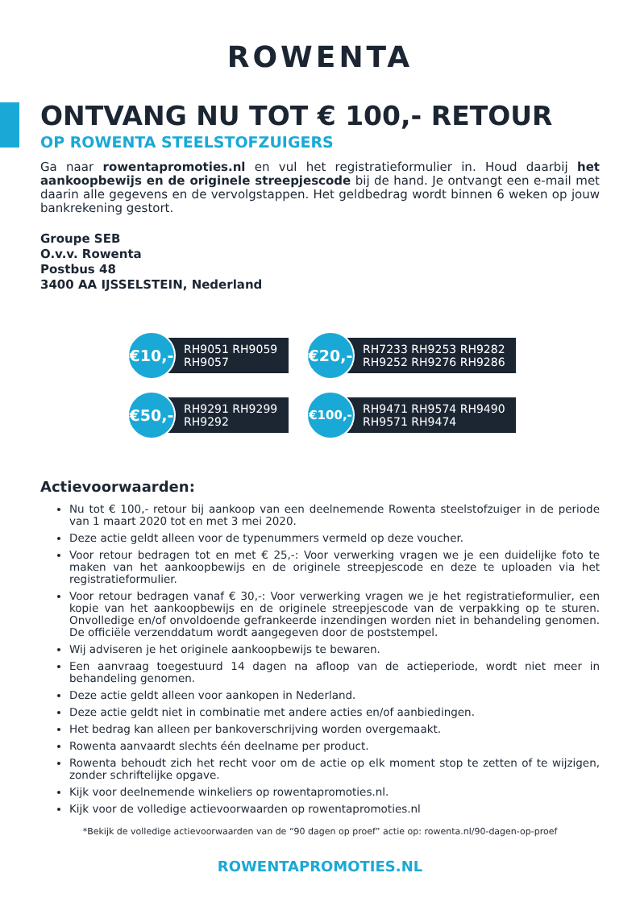ROWENTA
ONTVANG NU TOT € 100,- RETOUR
OP ROWENTA STEELSTOFZUIGERS
Ga naar rowentapromoties.nl en vul het registratieformulier in. Houd daarbij het aankoopbewijs en de originele streepjescode bij de hand. Je ontvangt een e-mail met daarin alle gegevens en de vervolgstappen. Het geldbedrag wordt binnen 6 weken op jouw bankrekening gestort.
Groupe SEB
O.v.v. Rowenta
Postbus 48
3400 AA IJSSELSTEIN, Nederland
€10,-
RH9051 RH9059
RH9057
€20,-
RH7233 RH9253 RH9282
RH9252 RH9276 RH9286
€50,-
RH9291 RH9299
RH9292
€100,-
RH9471 RH9574 RH9490
RH9571 RH9474
Actievoorwaarden:
Nu tot € 100,- retour bij aankoop van een deelnemende Rowenta steelstofzuiger in de periode van 1 maart 2020 tot en met 3 mei 2020.
Deze actie geldt alleen voor de typenummers vermeld op deze voucher.
Voor retour bedragen tot en met € 25,-: Voor verwerking vragen we je een duidelijke foto te maken van het aankoopbewijs en de originele streepjescode en deze te uploaden via het registratieformulier.
Voor retour bedragen vanaf € 30,-: Voor verwerking vragen we je het registratieformulier, een kopie van het aankoopbewijs en de originele streepjescode van de verpakking op te sturen. Onvolledige en/of onvoldoende gefrankeerde inzendingen worden niet in behandeling genomen. De officiële verzenddatum wordt aangegeven door de poststempel.
Wij adviseren je het originele aankoopbewijs te bewaren.
Een aanvraag toegestuurd 14 dagen na afloop van de actieperiode, wordt niet meer in behandeling genomen.
Deze actie geldt alleen voor aankopen in Nederland.
Deze actie geldt niet in combinatie met andere acties en/of aanbiedingen.
Het bedrag kan alleen per bankoverschrijving worden overgemaakt.
Rowenta aanvaardt slechts één deelname per product.
Rowenta behoudt zich het recht voor om de actie op elk moment stop te zetten of te wijzigen, zonder schriftelijke opgave.
Kijk voor deelnemende winkeliers op rowentapromoties.nl.
Kijk voor de volledige actievoorwaarden op rowentapromoties.nl
*Bekijk de volledige actievoorwaarden van de “90 dagen op proef” actie op: rowenta.nl/90-dagen-op-proef
ROWENTAPROMOTIES.NL